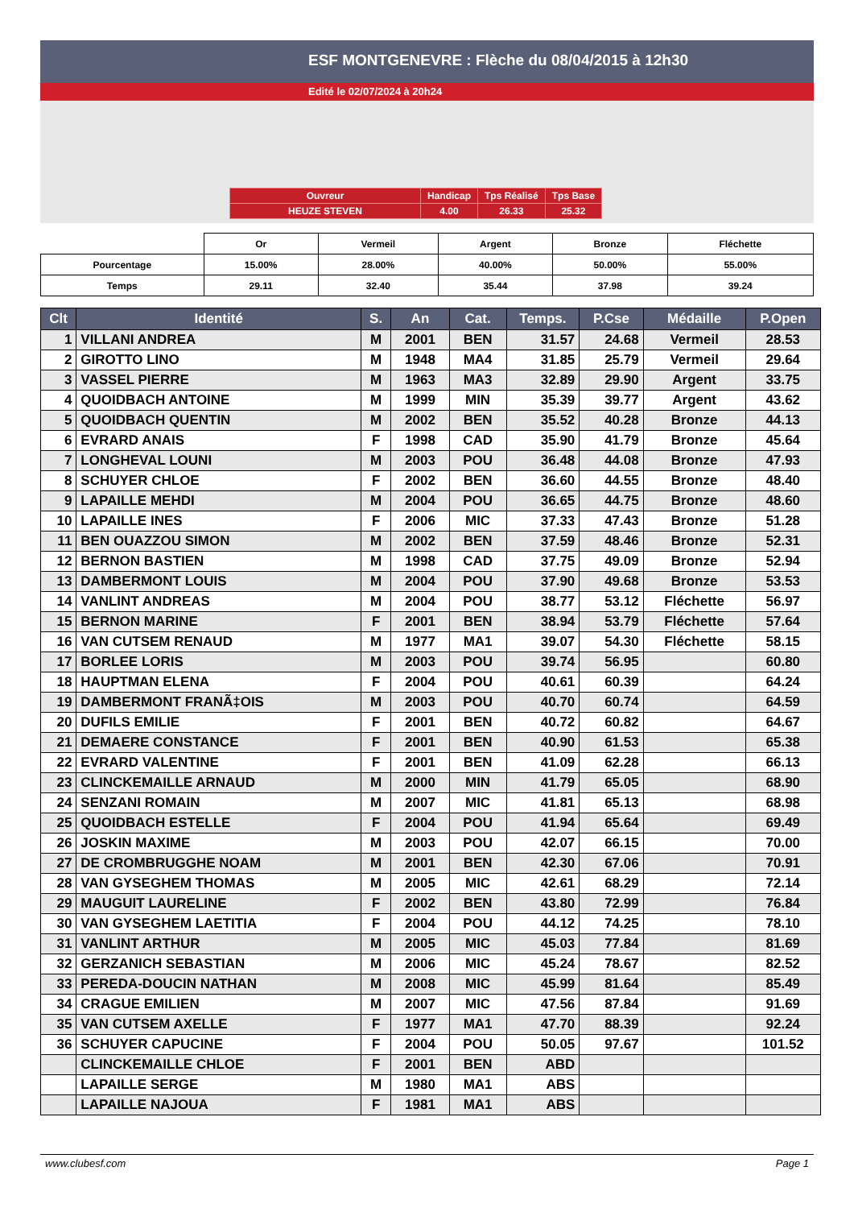ESF MONTGENEVRE : Flèche du 08/04/2015 à 12h30
Edité le 02/07/2024 à 20h24
| Ouvreur | Handicap | Tps Réalisé | Tps Base |
| HEUZE STEVEN | 4.00 | 26.33 | 25.32 |
| | Or | Vermeil | Argent | Bronze | Fléchette |
| Pourcentage | 15.00% | 28.00% | 40.00% | 50.00% | 55.00% |
| Temps | 29.11 | 32.40 | 35.44 | 37.98 | 39.24 |
| Clt | Identité | S. | An | Cat. | Temps. | P.Cse | Médaille | P.Open |
| --- | --- | --- | --- | --- | --- | --- | --- | --- |
| 1 | VILLANI ANDREA | M | 2001 | BEN | 31.57 | 24.68 | Vermeil | 28.53 |
| 2 | GIROTTO LINO | M | 1948 | MA4 | 31.85 | 25.79 | Vermeil | 29.64 |
| 3 | VASSEL PIERRE | M | 1963 | MA3 | 32.89 | 29.90 | Argent | 33.75 |
| 4 | QUOIDBACH ANTOINE | M | 1999 | MIN | 35.39 | 39.77 | Argent | 43.62 |
| 5 | QUOIDBACH QUENTIN | M | 2002 | BEN | 35.52 | 40.28 | Bronze | 44.13 |
| 6 | EVRARD ANAIS | F | 1998 | CAD | 35.90 | 41.79 | Bronze | 45.64 |
| 7 | LONGHEVAL LOUNI | M | 2003 | POU | 36.48 | 44.08 | Bronze | 47.93 |
| 8 | SCHUYER CHLOE | F | 2002 | BEN | 36.60 | 44.55 | Bronze | 48.40 |
| 9 | LAPAILLE MEHDI | M | 2004 | POU | 36.65 | 44.75 | Bronze | 48.60 |
| 10 | LAPAILLE INES | F | 2006 | MIC | 37.33 | 47.43 | Bronze | 51.28 |
| 11 | BEN OUAZZOU SIMON | M | 2002 | BEN | 37.59 | 48.46 | Bronze | 52.31 |
| 12 | BERNON BASTIEN | M | 1998 | CAD | 37.75 | 49.09 | Bronze | 52.94 |
| 13 | DAMBERMONT LOUIS | M | 2004 | POU | 37.90 | 49.68 | Bronze | 53.53 |
| 14 | VANLINT ANDREAS | M | 2004 | POU | 38.77 | 53.12 | Fléchette | 56.97 |
| 15 | BERNON MARINE | F | 2001 | BEN | 38.94 | 53.79 | Fléchette | 57.64 |
| 16 | VAN CUTSEM RENAUD | M | 1977 | MA1 | 39.07 | 54.30 | Fléchette | 58.15 |
| 17 | BORLEE LORIS | M | 2003 | POU | 39.74 | 56.95 | | 60.80 |
| 18 | HAUPTMAN ELENA | F | 2004 | POU | 40.61 | 60.39 | | 64.24 |
| 19 | DAMBERMONT FRANÃ‡OIS | M | 2003 | POU | 40.70 | 60.74 | | 64.59 |
| 20 | DUFILS EMILIE | F | 2001 | BEN | 40.72 | 60.82 | | 64.67 |
| 21 | DEMAERE CONSTANCE | F | 2001 | BEN | 40.90 | 61.53 | | 65.38 |
| 22 | EVRARD VALENTINE | F | 2001 | BEN | 41.09 | 62.28 | | 66.13 |
| 23 | CLINCKEMAILLE ARNAUD | M | 2000 | MIN | 41.79 | 65.05 | | 68.90 |
| 24 | SENZANI ROMAIN | M | 2007 | MIC | 41.81 | 65.13 | | 68.98 |
| 25 | QUOIDBACH ESTELLE | F | 2004 | POU | 41.94 | 65.64 | | 69.49 |
| 26 | JOSKIN MAXIME | M | 2003 | POU | 42.07 | 66.15 | | 70.00 |
| 27 | DE CROMBRUGGHE NOAM | M | 2001 | BEN | 42.30 | 67.06 | | 70.91 |
| 28 | VAN GYSEGHEM THOMAS | M | 2005 | MIC | 42.61 | 68.29 | | 72.14 |
| 29 | MAUGUIT LAURELINE | F | 2002 | BEN | 43.80 | 72.99 | | 76.84 |
| 30 | VAN GYSEGHEM LAETITIA | F | 2004 | POU | 44.12 | 74.25 | | 78.10 |
| 31 | VANLINT ARTHUR | M | 2005 | MIC | 45.03 | 77.84 | | 81.69 |
| 32 | GERZANICH SEBASTIAN | M | 2006 | MIC | 45.24 | 78.67 | | 82.52 |
| 33 | PEREDA-DOUCIN NATHAN | M | 2008 | MIC | 45.99 | 81.64 | | 85.49 |
| 34 | CRAGUE EMILIEN | M | 2007 | MIC | 47.56 | 87.84 | | 91.69 |
| 35 | VAN CUTSEM AXELLE | F | 1977 | MA1 | 47.70 | 88.39 | | 92.24 |
| 36 | SCHUYER CAPUCINE | F | 2004 | POU | 50.05 | 97.67 | | 101.52 |
| | CLINCKEMAILLE CHLOE | F | 2001 | BEN | ABD | | | |
| | LAPAILLE SERGE | M | 1980 | MA1 | ABS | | | |
| | LAPAILLE NAJOUA | F | 1981 | MA1 | ABS | | | |
www.clubesf.com Page 1